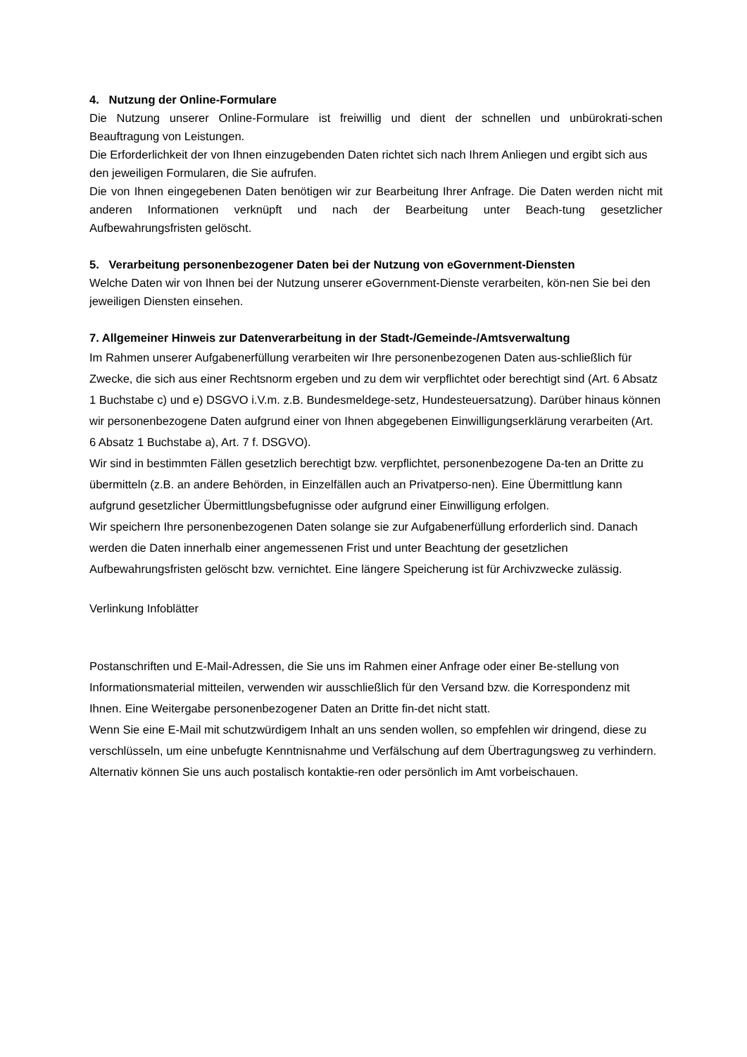4. Nutzung der Online-Formulare
Die Nutzung unserer Online-Formulare ist freiwillig und dient der schnellen und unbürokrati-schen Beauftragung von Leistungen.
Die Erforderlichkeit der von Ihnen einzugebenden Daten richtet sich nach Ihrem Anliegen und ergibt sich aus den jeweiligen Formularen, die Sie aufrufen.
Die von Ihnen eingegebenen Daten benötigen wir zur Bearbeitung Ihrer Anfrage. Die Daten werden nicht mit anderen Informationen verknüpft und nach der Bearbeitung unter Beach-tung gesetzlicher Aufbewahrungsfristen gelöscht.
5. Verarbeitung personenbezogener Daten bei der Nutzung von eGovernment-Diensten
Welche Daten wir von Ihnen bei der Nutzung unserer eGovernment-Dienste verarbeiten, kön-nen Sie bei den jeweiligen Diensten einsehen.
7. Allgemeiner Hinweis zur Datenverarbeitung in der Stadt-/Gemeinde-/Amtsverwaltung
Im Rahmen unserer Aufgabenerfüllung verarbeiten wir Ihre personenbezogenen Daten aus-schließlich für Zwecke, die sich aus einer Rechtsnorm ergeben und zu dem wir verpflichtet oder berechtigt sind (Art. 6 Absatz 1 Buchstabe c) und e) DSGVO i.V.m. z.B. Bundesmeldege-setz, Hundesteuersatzung). Darüber hinaus können wir personenbezogene Daten aufgrund einer von Ihnen abgegebenen Einwilligungserklärung verarbeiten (Art. 6 Absatz 1 Buchstabe a), Art. 7 f. DSGVO).
Wir sind in bestimmten Fällen gesetzlich berechtigt bzw. verpflichtet, personenbezogene Da-ten an Dritte zu übermitteln (z.B. an andere Behörden, in Einzelfällen auch an Privatperso-nen). Eine Übermittlung kann aufgrund gesetzlicher Übermittlungsbefugnisse oder aufgrund einer Einwilligung erfolgen.
Wir speichern Ihre personenbezogenen Daten solange sie zur Aufgabenerfüllung erforderlich sind. Danach werden die Daten innerhalb einer angemessenen Frist und unter Beachtung der gesetzlichen Aufbewahrungsfristen gelöscht bzw. vernichtet. Eine längere Speicherung ist für Archivzwecke zulässig.
Verlinkung Infoblätter
Postanschriften und E-Mail-Adressen, die Sie uns im Rahmen einer Anfrage oder einer Be-stellung von Informationsmaterial mitteilen, verwenden wir ausschließlich für den Versand bzw. die Korrespondenz mit Ihnen. Eine Weitergabe personenbezogener Daten an Dritte fin-det nicht statt.
Wenn Sie eine E-Mail mit schutzwürdigem Inhalt an uns senden wollen, so empfehlen wir dringend, diese zu verschlüsseln, um eine unbefugte Kenntnisnahme und Verfälschung auf dem Übertragungsweg zu verhindern. Alternativ können Sie uns auch postalisch kontaktie-ren oder persönlich im Amt vorbeischauen.